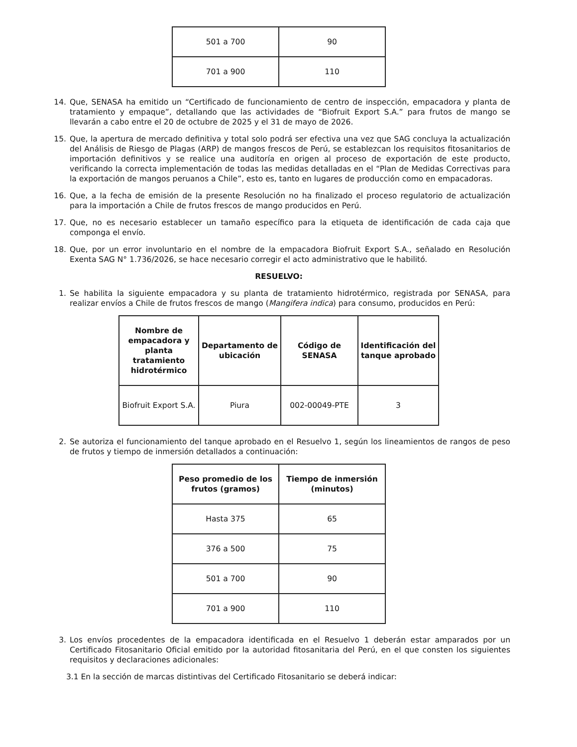| 501 a 700 | 90 |
| 701 a 900 | 110 |
14. Que, SENASA ha emitido un “Certificado de funcionamiento de centro de inspección, empacadora y planta de tratamiento y empaque”, detallando que las actividades de “Biofruit Export S.A.” para frutos de mango se llevarán a cabo entre el 20 de octubre de 2025 y el 31 de mayo de 2026.
15. Que, la apertura de mercado definitiva y total solo podrá ser efectiva una vez que SAG concluya la actualización del Análisis de Riesgo de Plagas (ARP) de mangos frescos de Perú, se establezcan los requisitos fitosanitarios de importación definitivos y se realice una auditoría en origen al proceso de exportación de este producto, verificando la correcta implementación de todas las medidas detalladas en el “Plan de Medidas Correctivas para la exportación de mangos peruanos a Chile”, esto es, tanto en lugares de producción como en empacadoras.
16. Que, a la fecha de emisión de la presente Resolución no ha finalizado el proceso regulatorio de actualización para la importación a Chile de frutos frescos de mango producidos en Perú.
17. Que, no es necesario establecer un tamaño específico para la etiqueta de identificación de cada caja que componga el envío.
18. Que, por un error involuntario en el nombre de la empacadora Biofruit Export S.A., señalado en Resolución Exenta SAG N° 1.736/2026, se hace necesario corregir el acto administrativo que le habilitó.
RESUELVO:
1. Se habilita la siguiente empacadora y su planta de tratamiento hidrotérmico, registrada por SENASA, para realizar envíos a Chile de frutos frescos de mango (Mangifera indica) para consumo, producidos en Perú:
| Nombre de empacadora y planta tratamiento hidrotérmico | Departamento de ubicación | Código de SENASA | Identificación del tanque aprobado |
| --- | --- | --- | --- |
| Biofruit Export S.A. | Piura | 002-00049-PTE | 3 |
2. Se autoriza el funcionamiento del tanque aprobado en el Resuelvo 1, según los lineamientos de rangos de peso de frutos y tiempo de inmersión detallados a continuación:
| Peso promedio de los frutos (gramos) | Tiempo de inmersión (minutos) |
| --- | --- |
| Hasta 375 | 65 |
| 376 a 500 | 75 |
| 501 a 700 | 90 |
| 701 a 900 | 110 |
3. Los envíos procedentes de la empacadora identificada en el Resuelvo 1 deberán estar amparados por un Certificado Fitosanitario Oficial emitido por la autoridad fitosanitaria del Perú, en el que consten los siguientes requisitos y declaraciones adicionales:
3.1 En la sección de marcas distintivas del Certificado Fitosanitario se deberá indicar: